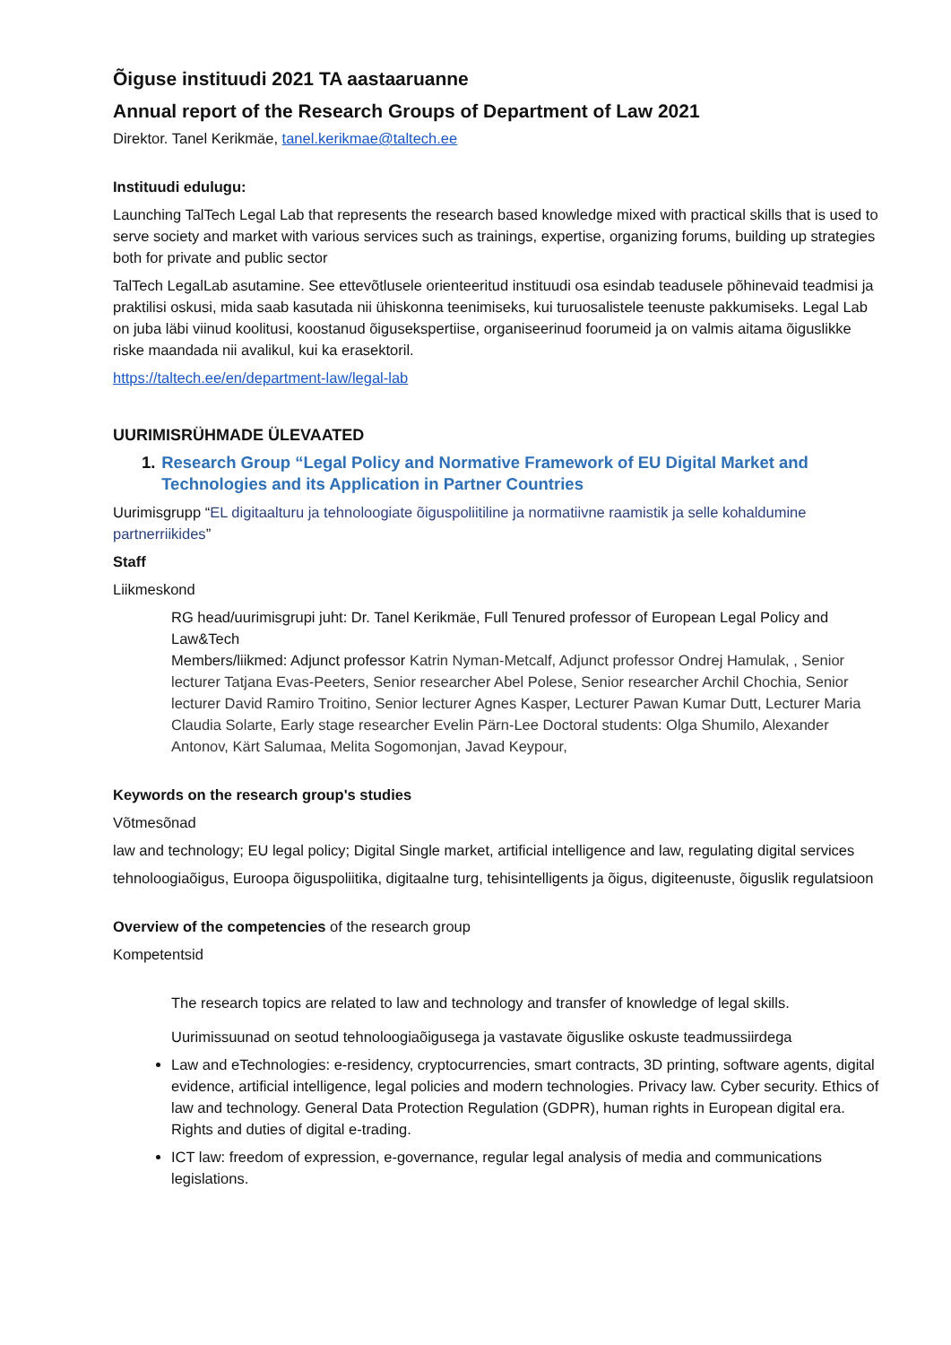Õiguse instituudi 2021 TA aastaaruanne
Annual report of the Research Groups of Department of Law 2021
Direktor. Tanel Kerikmäe, tanel.kerikmae@taltech.ee
Instituudi edulugu:
Launching TalTech Legal Lab that represents the research based knowledge mixed with practical skills that is used to serve society and market with various services such as trainings, expertise, organizing forums, building up strategies both for private and public sector
TalTech LegalLab asutamine. See ettevõtlusele orienteeritud instituudi osa esindab teadusele põhinevaid teadmisi ja praktilisi oskusi, mida saab kasutada nii ühiskonna teenimiseks, kui turuosalistele teenuste pakkumiseks. Legal Lab on juba läbi viinud koolitusi, koostanud õigusekspertiise, organiseerinud foorumeid ja on valmis aitama õiguslikke riske maandada nii avalikul, kui ka erasektoril.
https://taltech.ee/en/department-law/legal-lab
UURIMISRÜHMADE ÜLEVAATED
1. Research Group “Legal Policy and Normative Framework of EU Digital Market and Technologies and its Application in Partner Countries
Uurimisgrupp “EL digitaalturu ja tehnoloogiate õiguspoliitiline ja normatiivne raamistik ja selle kohaldumine partnerriikides”
Staff
Liikmeskond
RG head/uurimisgrupi juht: Dr. Tanel Kerikmäe, Full Tenured professor of European Legal Policy and Law&Tech
Members/liikmed: Adjunct professor Katrin Nyman-Metcalf, Adjunct professor Ondrej Hamulak, , Senior lecturer Tatjana Evas-Peeters, Senior researcher Abel Polese, Senior researcher Archil Chochia, Senior lecturer David Ramiro Troitino, Senior lecturer Agnes Kasper, Lecturer Pawan Kumar Dutt, Lecturer Maria Claudia Solarte, Early stage researcher Evelin Pärn-Lee Doctoral students: Olga Shumilo, Alexander Antonov, Kärt Salumaa, Melita Sogomonjan, Javad Keypour,
Keywords on the research group's studies
Võtmesõnad
law and technology; EU legal policy; Digital Single market, artificial intelligence and law, regulating digital services
tehnoloogiaõigus, Euroopa õiguspoliitika, digitaalne turg, tehisintelligents ja õigus, digiteenuste, õiguslik regulatsioon
Overview of the competencies of the research group
Kompetentsid
The research topics are related to law and technology and transfer of knowledge of legal skills.
Uurimissuunad on seotud tehnoloogiaõigusega ja vastavate õiguslike oskuste teadmussiirdega
Law and eTechnologies: e-residency, cryptocurrencies, smart contracts, 3D printing, software agents, digital evidence, artificial intelligence, legal policies and modern technologies. Privacy law. Cyber security. Ethics of law and technology. General Data Protection Regulation (GDPR), human rights in European digital era. Rights and duties of digital e-trading.
ICT law: freedom of expression, e-governance, regular legal analysis of media and communications legislations.